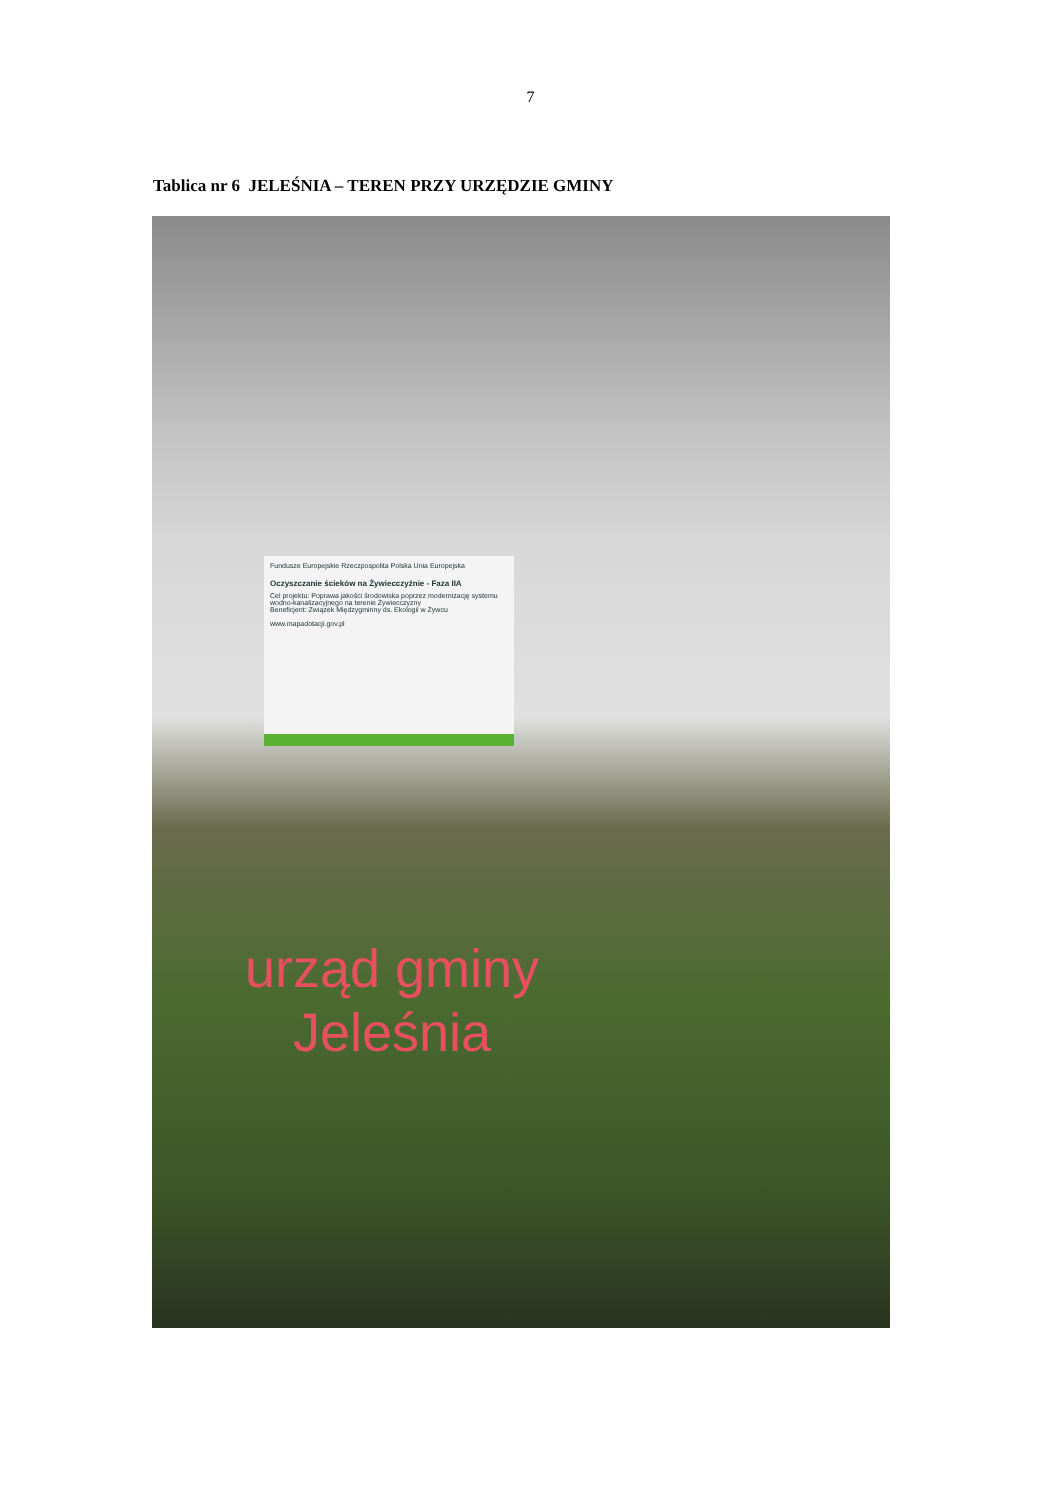7
Tablica nr 6 JELEŚNIA – TEREN PRZY URZĘDZIE GMINY
Fundusze Europejskie Rzeczpospolita Polska Unia Europejska
Oczyszczanie ścieków na Żywiecczyźnie - Faza IIA
Cel projektu: Poprawa jakości środowiska poprzez modernizację systemu wodno-kanalizacyjnego na terenie Żywiecczyzny
Beneficjent: Związek Międzygminny ds. Ekologii w Żywcu
www.mapadotacji.gov.pl
urząd gminy
Jeleśnia